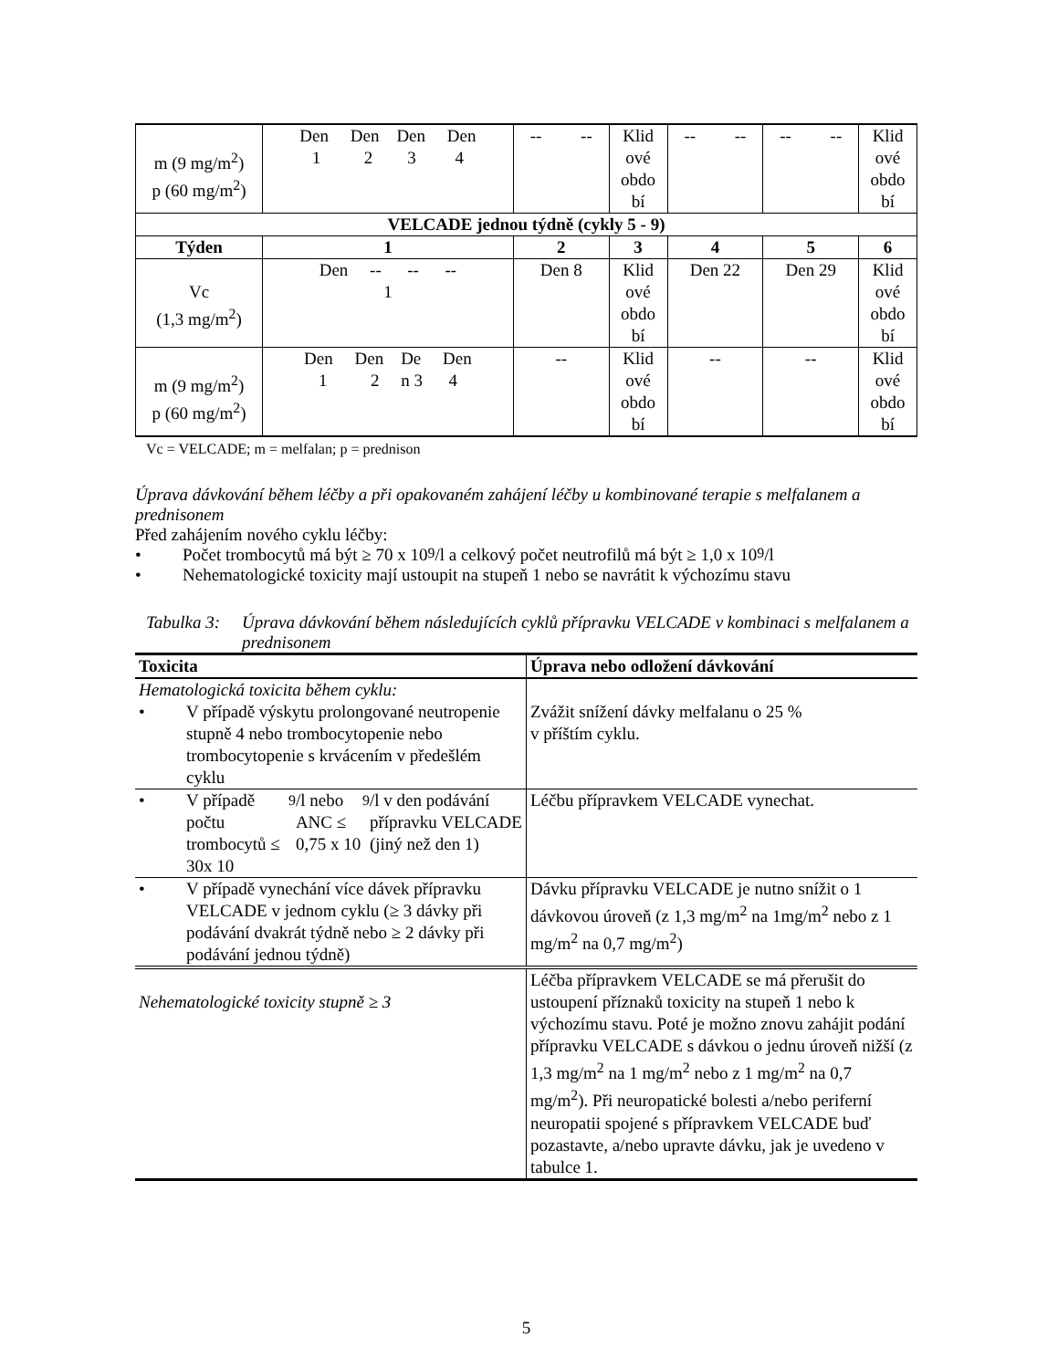| m (9 mg/m<sup>2</sup>) p (60 mg/m<sup>2</sup>) | Den Den Den Den 1 2 3 4 | -- -- | Klid ové obdo bí | -- -- | -- -- | Klid ové obdo bí |
| VELCADE jednou týdně (cykly 5 - 9) | | | | | | |
| Týden | 1 | 2 | 3 | 4 | 5 | 6 |
| Vc (1,3 mg/m<sup>2</sup>) | Den -- -- -- 1 | Den 8 | Klid ové obdo bí | Den 22 | Den 29 | Klid ové obdo bí |
| m (9 mg/m<sup>2</sup>) p (60 mg/m<sup>2</sup>) | Den Den De Den 1 2 n 3 4 | -- | Klid ové obdo bí | -- | -- | Klid ové obdo bí |
Vc = VELCADE; m = melfalan; p = prednison
Úprava dávkování během léčby a při opakovaném zahájení léčby u kombinované terapie s melfalanem a prednisonem
Před zahájením nového cyklu léčby:
• Počet trombocytů má být ≥ 70 x 10<sup>9</sup>/l a celkový počet neutrofilů má být ≥ 1,0 x 10<sup>9</sup>/l
• Nehematologické toxicity mají ustoupit na stupeň 1 nebo se navrátit k výchozímu stavu
Tabulka 3: Úprava dávkování během následujících cyklů přípravku VELCADE v kombinaci s melfalanem a prednisonem
| Toxicita | Úprava nebo odložení dávkování |
| --- | --- |
| Hematologická toxicita během cyklu: • V případě výskytu prolongované neutropenie stupně 4 nebo trombocytopenie nebo trombocytopenie s krvácením v předešlém cyklu | Zvážit snížení dávky melfalanu o 25 % v příštím cyklu. |
| • V případě počtu trombocytů ≤ 30x 10<sup>9</sup>/l nebo ANC ≤ 0,75 x 10<sup>9</sup>/l v den podávání přípravku VELCADE (jiný než den 1) | Léčbu přípravkem VELCADE vynechat. |
| • V případě vynechání více dávek přípravku VELCADE v jednom cyklu (≥ 3 dávky při podávání dvakrát týdně nebo ≥ 2 dávky při podávání jednou týdně) | Dávku přípravku VELCADE je nutno snížit o 1 dávkovou úroveň (z 1,3 mg/m<sup>2</sup> na 1mg/m<sup>2</sup> nebo z 1 mg/m<sup>2</sup> na 0,7 mg/m<sup>2</sup>) |
| Nehematologické toxicity stupně ≥ 3 | Léčba přípravkem VELCADE se má přerušit do ustoupení příznaků toxicity na stupeň 1 nebo k výchozímu stavu. Poté je možno znovu zahájit podání přípravku VELCADE s dávkou o jednu úroveň nižší (z 1,3 mg/m<sup>2</sup> na 1 mg/m<sup>2</sup> nebo z 1 mg/m<sup>2</sup> na 0,7 mg/m<sup>2</sup>). Při neuropatické bolesti a/nebo periferní neuropatii spojené s přípravkem VELCADE buď pozastavte, a/nebo upravte dávku, jak je uvedeno v tabulce 1. |
5